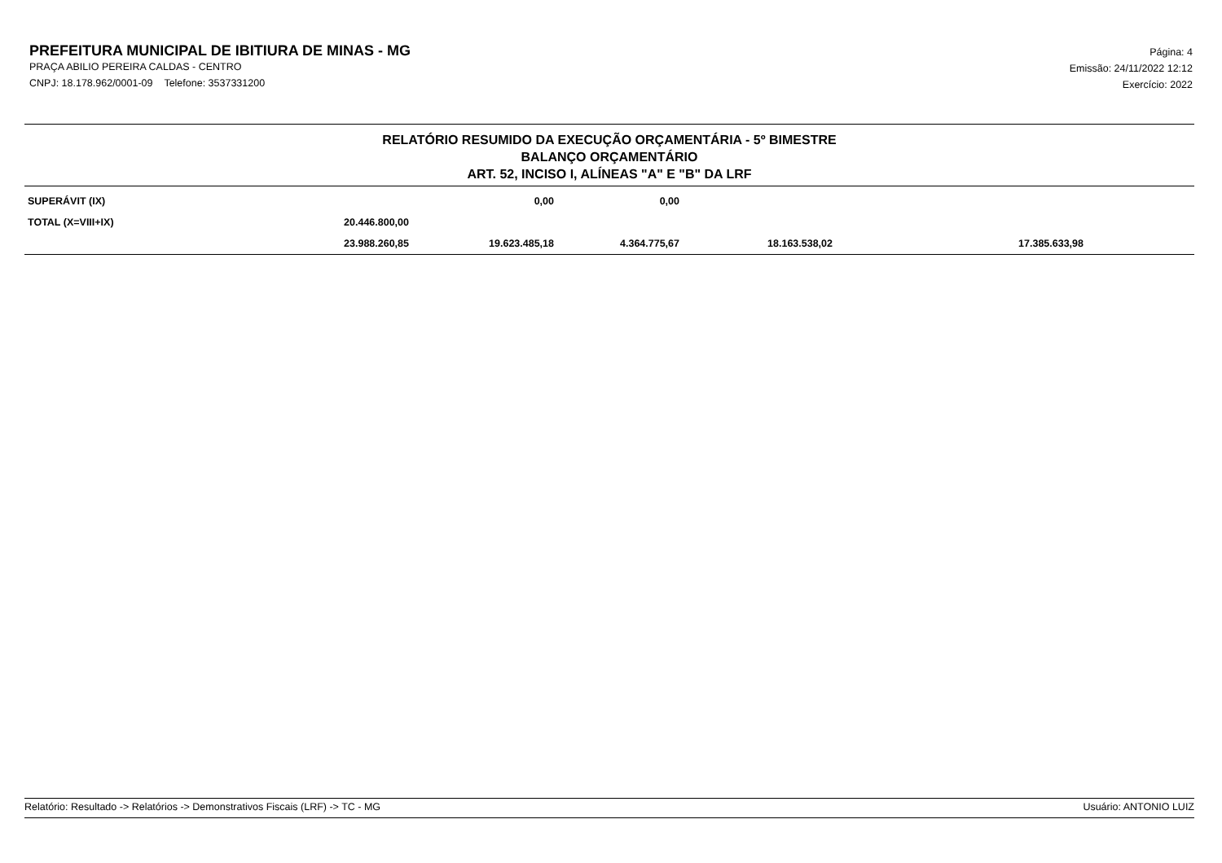PREFEITURA MUNICIPAL DE IBITIURA DE MINAS - MG
PRAÇA ABILIO PEREIRA CALDAS - CENTRO
CNPJ: 18.178.962/0001-09 Telefone: 3537331200
Página: 4
Emissão: 24/11/2022 12:12
Exercício: 2022
RELATÓRIO RESUMIDO DA EXECUÇÃO ORÇAMENTÁRIA - 5º BIMESTRE
BALANÇO ORÇAMENTÁRIO
ART. 52, INCISO I, ALÍNEAS "A" E "B" DA LRF
| SUPERÁVIT (IX) | | 0,00 | 0,00 | | | |
| TOTAL (X=VIII+IX) | 20.446.800,00 | | | | | |
| | 23.988.260,85 | 19.623.485,18 | 4.364.775,67 | 18.163.538,02 | 17.385.633,98 | |
Relatório: Resultado -> Relatórios -> Demonstrativos Fiscais (LRF) -> TC - MG Usuário: ANTONIO LUIZ